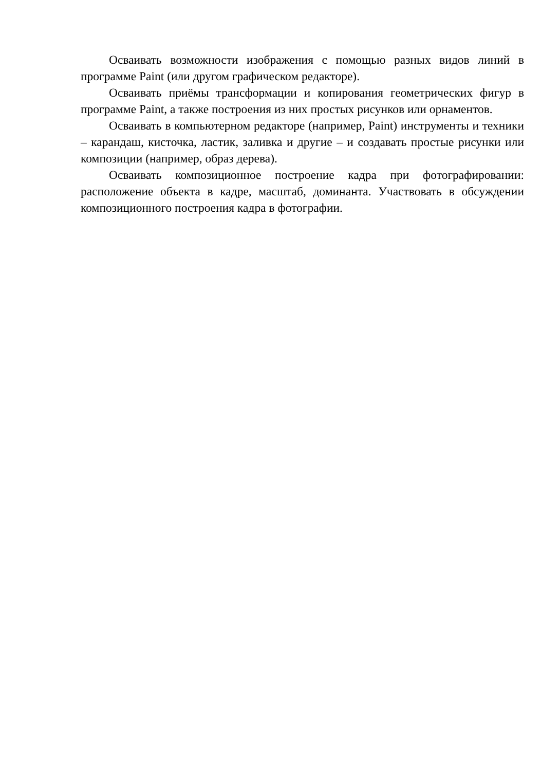Осваивать возможности изображения с помощью разных видов линий в программе Paint (или другом графическом редакторе).
Осваивать приёмы трансформации и копирования геометрических фигур в программе Paint, а также построения из них простых рисунков или орнаментов.
Осваивать в компьютерном редакторе (например, Paint) инструменты и техники – карандаш, кисточка, ластик, заливка и другие – и создавать простые рисунки или композиции (например, образ дерева).
Осваивать композиционное построение кадра при фотографировании: расположение объекта в кадре, масштаб, доминанта. Участвовать в обсуждении композиционного построения кадра в фотографии.